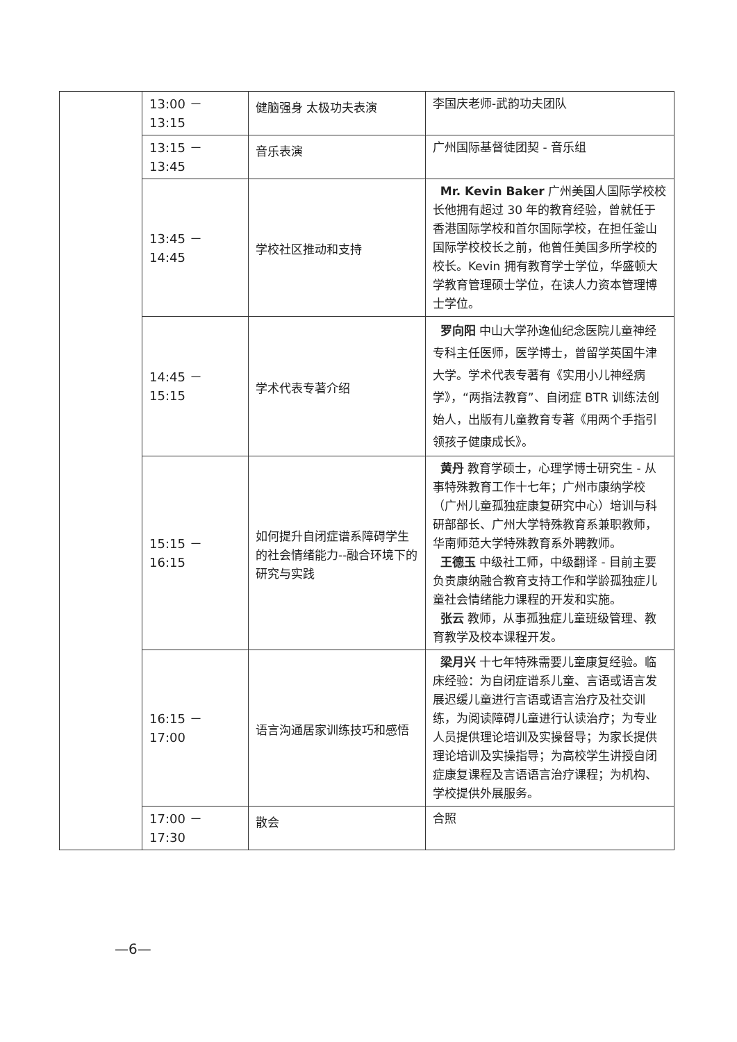| | 13:00 － 13:15 | 健脑强身 太极功夫表演 | 李国庆老师-武韵功夫团队 |
| | 13:15 － 13:45 | 音乐表演 | 广州国际基督徒团契 - 音乐组 |
| | 13:45 － 14:45 | 学校社区推动和支持 | Mr. Kevin Baker 广州美国人国际学校校长他拥有超过 30 年的教育经验，曾就任于香港国际学校和首尔国际学校，在担任釜山国际学校校长之前，他曾任美国多所学校的校长。Kevin 拥有教育学士学位，华盛顿大学教育管理硕士学位，在读人力资本管理博士学位。 |
| | 14:45 － 15:15 | 学术代表专著介绍 | 罗向阳 中山大学孙逸仙纪念医院儿童神经专科主任医师，医学博士，曾留学英国牛津大学。学术代表专著有《实用小儿神经病学》，“两指法教育”、自闭症 BTR 训练法创始人，出版有儿童教育专著《用两个手指引领孩子健康成长》。 |
| | 15:15 － 16:15 | 如何提升自闭症谱系障碍学生的社会情绪能力--融合环境下的研究与实践 | 黄丹 教育学硕士，心理学博士研究生 - 从事特殊教育工作十七年；广州市康纳学校（广州儿童孤独症康复研究中心）培训与科研部部长、广州大学特殊教育系兼职教师，华南师范大学特殊教育系外聘教师。 王德玉 中级社工师，中级翻译 - 目前主要负责康纳融合教育支持工作和学龄孤独症儿童社会情绪能力课程的开发和实施。 张云 教师，从事孤独症儿童班级管理、教育教学及校本课程开发。 |
| | 16:15 － 17:00 | 语言沟通居家训练技巧和感悟 | 梁月兴 十七年特殊需要儿童康复经验。临床经验：为自闭症谱系儿童、言语或语言发展迟缓儿童进行言语或语言治疗及社交训练，为阅读障碍儿童进行认读治疗；为专业人员提供理论培训及实操督导；为家长提供理论培训及实操指导；为高校学生讲授自闭症康复课程及言语语言治疗课程；为机构、学校提供外展服务。 |
| | 17:00 － 17:30 | 散会 | 合照 |
—6—